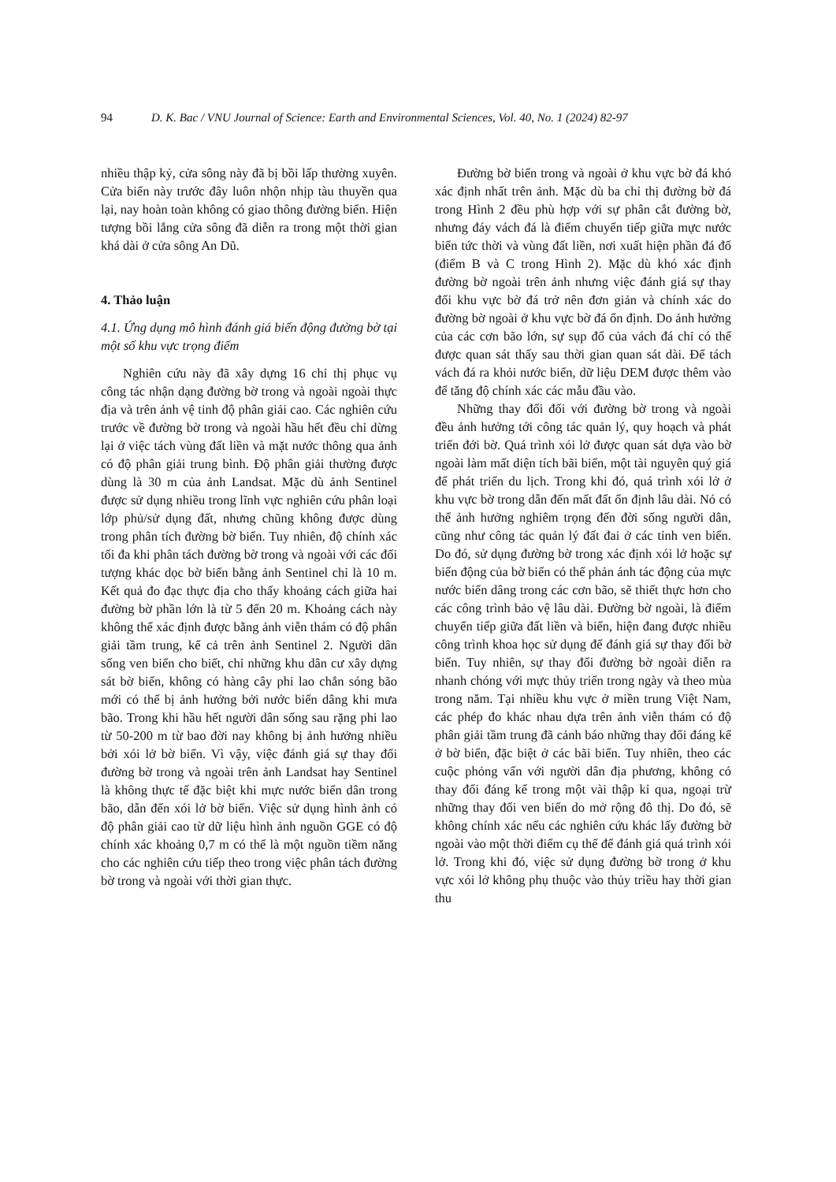94 D. K. Bac / VNU Journal of Science: Earth and Environmental Sciences, Vol. 40, No. 1 (2024) 82-97
nhiều thập kỷ, cửa sông này đã bị bồi lấp thường xuyên. Cửa biển này trước đây luôn nhộn nhịp tàu thuyền qua lại, nay hoàn toàn không có giao thông đường biển. Hiện tượng bồi lắng cửa sông đã diễn ra trong một thời gian khá dài ở cửa sông An Dũ.
4. Thảo luận
4.1. Ứng dụng mô hình đánh giá biến động đường bờ tại một số khu vực trọng điểm
Nghiên cứu này đã xây dựng 16 chỉ thị phục vụ công tác nhận dạng đường bờ trong và ngoài ngoài thực địa và trên ảnh vệ tinh độ phân giải cao. Các nghiên cứu trước về đường bờ trong và ngoài hầu hết đều chỉ dừng lại ở việc tách vùng đất liền và mặt nước thông qua ảnh có độ phân giải trung bình. Độ phân giải thường được dùng là 30 m của ảnh Landsat. Mặc dù ảnh Sentinel được sử dụng nhiều trong lĩnh vực nghiên cứu phân loại lớp phủ/sử dụng đất, nhưng chũng không được dùng trong phân tích đường bờ biển. Tuy nhiên, độ chính xác tối đa khi phân tách đường bờ trong và ngoài với các đối tượng khác dọc bờ biển bằng ảnh Sentinel chỉ là 10 m. Kết quả đo đạc thực địa cho thấy khoảng cách giữa hai đường bờ phần lớn là từ 5 đến 20 m. Khoảng cách này không thể xác định được bằng ảnh viễn thám có độ phân giải tầm trung, kể cả trên ảnh Sentinel 2. Người dân sống ven biển cho biết, chỉ những khu dân cư xây dựng sát bờ biển, không có hàng cây phi lao chắn sóng bão mới có thể bị ảnh hưởng bởi nước biển dâng khi mưa bão. Trong khi hầu hết người dân sống sau rặng phi lao từ 50-200 m từ bao đời nay không bị ảnh hưởng nhiều bởi xói lở bờ biển. Vì vậy, việc đánh giá sự thay đổi đường bờ trong và ngoài trên ảnh Landsat hay Sentinel là không thực tế đặc biệt khi mực nước biển dân trong bão, dẫn đến xói lở bờ biển. Việc sử dụng hình ảnh có độ phân giải cao từ dữ liệu hình ảnh nguồn GGE có độ chính xác khoảng 0,7 m có thể là một nguồn tiềm năng cho các nghiên cứu tiếp theo trong việc phân tách đường bờ trong và ngoài với thời gian thực.
Đường bờ biển trong và ngoài ở khu vực bờ đá khó xác định nhất trên ảnh. Mặc dù ba chỉ thị đường bờ đá trong Hình 2 đều phù hợp với sự phân cắt đường bờ, nhưng đáy vách đá là điểm chuyển tiếp giữa mực nước biển tức thời và vùng đất liền, nơi xuất hiện phần đá đổ (điểm B và C trong Hình 2). Mặc dù khó xác định đường bờ ngoài trên ảnh nhưng việc đánh giá sự thay đổi khu vực bờ đá trở nên đơn giản và chính xác do đường bờ ngoài ở khu vực bờ đá ổn định. Do ảnh hưởng của các cơn bão lớn, sự sụp đổ của vách đá chỉ có thể được quan sát thấy sau thời gian quan sát dài. Để tách vách đá ra khỏi nước biển, dữ liệu DEM được thêm vào để tăng độ chính xác các mẫu đầu vào.
Những thay đổi đối với đường bờ trong và ngoài đều ảnh hưởng tới công tác quản lý, quy hoạch và phát triển đới bờ. Quá trình xói lở được quan sát dựa vào bờ ngoài làm mất diện tích bãi biển, một tài nguyên quý giá để phát triển du lịch. Trong khi đó, quá trình xói lở ở khu vực bờ trong dẫn đến mất đất ổn định lâu dài. Nó có thể ảnh hưởng nghiêm trọng đến đời sống người dân, cũng như công tác quản lý đất đai ở các tỉnh ven biển. Do đó, sử dụng đường bờ trong xác định xói lở hoặc sự biến động của bờ biển có thể phản ánh tác động của mực nước biển dâng trong các cơn bão, sẽ thiết thực hơn cho các công trình bảo vệ lâu dài. Đường bờ ngoài, là điểm chuyển tiếp giữa đất liền và biển, hiện đang được nhiều công trình khoa học sử dụng để đánh giá sự thay đổi bờ biển. Tuy nhiên, sự thay đổi đường bờ ngoài diễn ra nhanh chóng với mực thủy triển trong ngày và theo mùa trong năm. Tại nhiều khu vực ở miền trung Việt Nam, các phép đo khác nhau dựa trên ảnh viễn thám có độ phân giải tầm trung đã cảnh báo những thay đổi đáng kể ở bờ biển, đặc biệt ở các bãi biển. Tuy nhiên, theo các cuộc phỏng vấn với người dân địa phương, không có thay đổi đáng kể trong một vài thập kỉ qua, ngoại trừ những thay đổi ven biển do mở rộng đô thị. Do đó, sẽ không chính xác nếu các nghiên cứu khác lấy đường bờ ngoài vào một thời điểm cụ thể để đánh giá quá trình xói lở. Trong khi đó, việc sử dụng đường bờ trong ở khu vực xói lở không phụ thuộc vào thủy triều hay thời gian thu